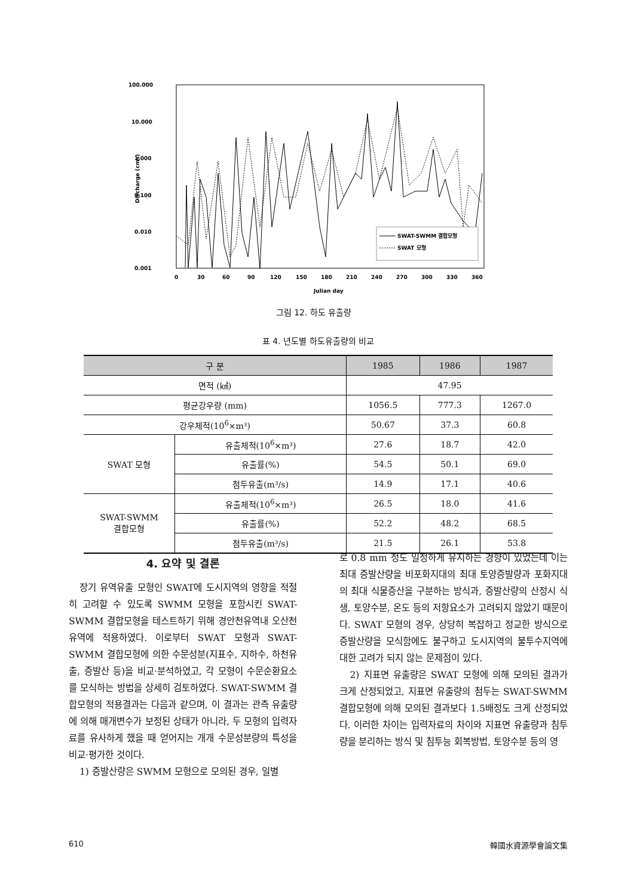100.000
10.000
1.000
0.100
0.010
0.001
Discharge (cms)
0
30
60
90
120
150
180
210
240
270
300
330
360
Julian day
SWAT-SWMM 결합모형
SWAT 모형
그림 12. 하도 유출량
표 4. 년도별 하도유출량의 비교
| 구 분 | | 1985 | 1986 | 1987 |
| --- | --- | --- | --- | --- |
| 면적 (㎢) | | 47.95 | | |
| 평균강우량 (mm) | | 1056.5 | 777.3 | 1267.0 |
| 강우체적(10<sup>6</sup>×m³) | | 50.67 | 37.3 | 60.8 |
| SWAT 모형 | 유출체적(10<sup>6</sup>×m³) | 27.6 | 18.7 | 42.0 |
| | 유출률(%) | 54.5 | 50.1 | 69.0 |
| | 첨두유출(m³/s) | 14.9 | 17.1 | 40.6 |
| SWAT-SWMM 결합모형 | 유출체적(10<sup>6</sup>×m³) | 26.5 | 18.0 | 41.6 |
| | 유출률(%) | 52.2 | 48.2 | 68.5 |
| | 첨두유출(m³/s) | 21.5 | 26.1 | 53.8 |
4. 요약 및 결론
장기 유역유출 모형인 SWAT에 도시지역의 영향을 적절히 고려할 수 있도록 SWMM 모형을 포함시킨 SWAT-SWMM 결합모형을 테스트하기 위해 경안천유역내 오산천유역에 적용하였다. 이로부터 SWAT 모형과 SWAT-SWMM 결합모형에 의한 수문성분(지표수, 지하수, 하천유출, 증발산 등)을 비교·분석하였고, 각 모형이 수문순환요소를 모식하는 방법을 상세히 검토하였다. SWAT-SWMM 결합모형의 적용결과는 다음과 같으며, 이 결과는 관측 유출량에 의해 매개변수가 보정된 상태가 아니라, 두 모형의 입력자료를 유사하게 했을 때 얻어지는 개개 수문성분량의 특성을 비교·평가한 것이다.
1) 증발산량은 SWMM 모형으로 모의된 경우, 일별
로 0.8 mm 정도 일정하게 유지하는 경향이 있었는데 이는 최대 증발산량을 비포화지대의 최대 토양증발량과 포화지대의 최대 식물증산을 구분하는 방식과, 증발산량의 산정시 식생, 토양수분, 온도 등의 저항요소가 고려되지 않았기 때문이다. SWAT 모형의 경우, 상당히 복잡하고 정교한 방식으로 증발산량을 모식함에도 불구하고 도시지역의 불투수지역에 대한 고려가 되지 않는 문제점이 있다.
2) 지표면 유출량은 SWAT 모형에 의해 모의된 결과가 크게 산정되었고, 지표면 유출량의 첨두는 SWAT-SWMM 결합모형에 의해 모의된 결과보다 1.5배정도 크게 산정되었다. 이러한 차이는 입력자료의 차이와 지표면 유출량과 침투량을 분리하는 방식 및 침투능 회복방법, 토양수분 등의 영
610 韓國水資源學會論文集